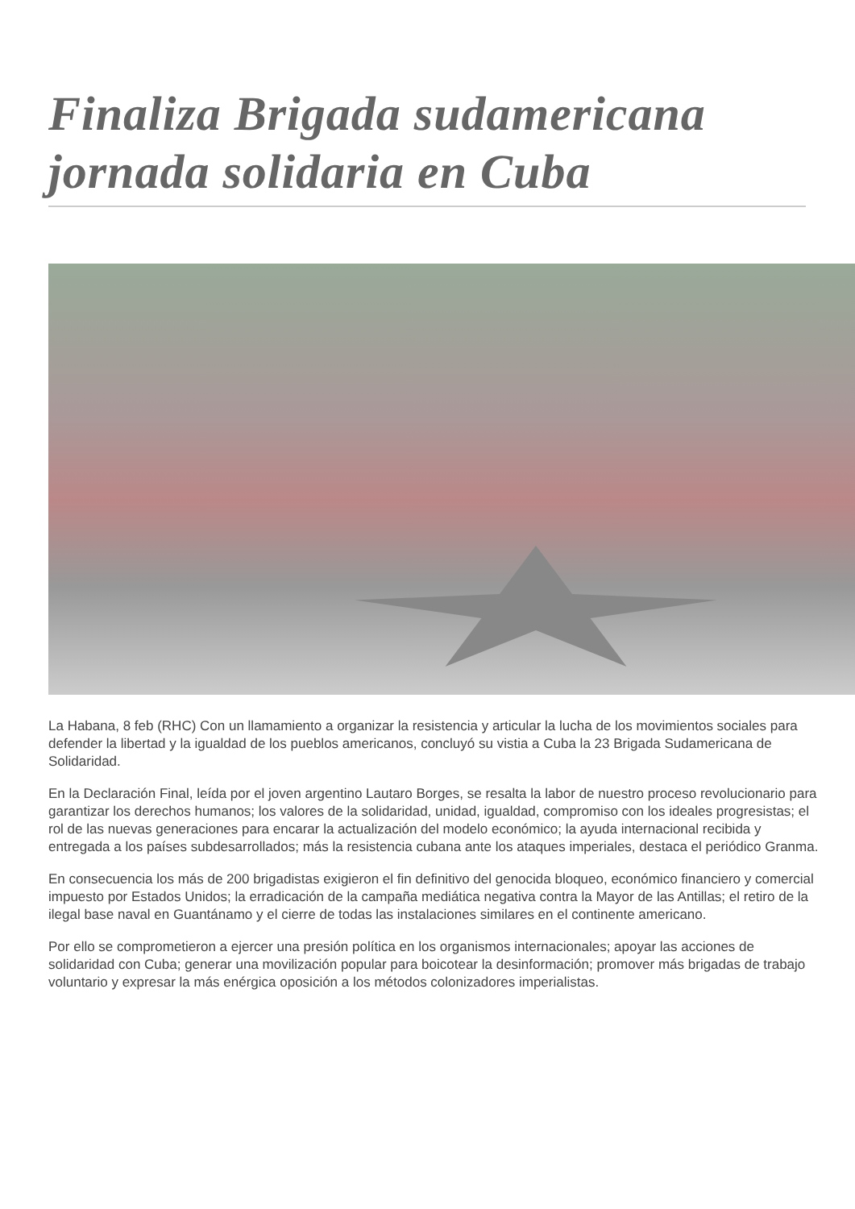Finaliza Brigada sudamericana jornada solidaria en Cuba
La Habana, 8 feb (RHC) Con un llamamiento a organizar la resistencia y articular la lucha de los movimientos sociales para defender la libertad y la igualdad de los pueblos americanos, concluyó su vistia a Cuba la 23 Brigada Sudamericana de Solidaridad.
En la Declaración Final, leída por el joven argentino Lautaro Borges, se resalta la labor de nuestro proceso revolucionario para garantizar los derechos humanos; los valores de la solidaridad, unidad, igualdad, compromiso con los ideales progresistas; el rol de las nuevas generaciones para encarar la actualización del modelo económico; la ayuda internacional recibida y entregada a los países subdesarrollados; más la resistencia cubana ante los ataques imperiales, destaca el periódico Granma.
En consecuencia los más de 200 brigadistas exigieron el fin definitivo del genocida bloqueo, económico financiero y comercial impuesto por Estados Unidos; la erradicación de la campaña mediática negativa contra la Mayor de las Antillas; el retiro de la ilegal base naval en Guantánamo y el cierre de todas las instalaciones similares en el continente americano.
Por ello se comprometieron a ejercer una presión política en los organismos internacionales; apoyar las acciones de solidaridad con Cuba; generar una movilización popular para boicotear la desinformación; promover más brigadas de trabajo voluntario y expresar la más enérgica oposición a los métodos colonizadores imperialistas.